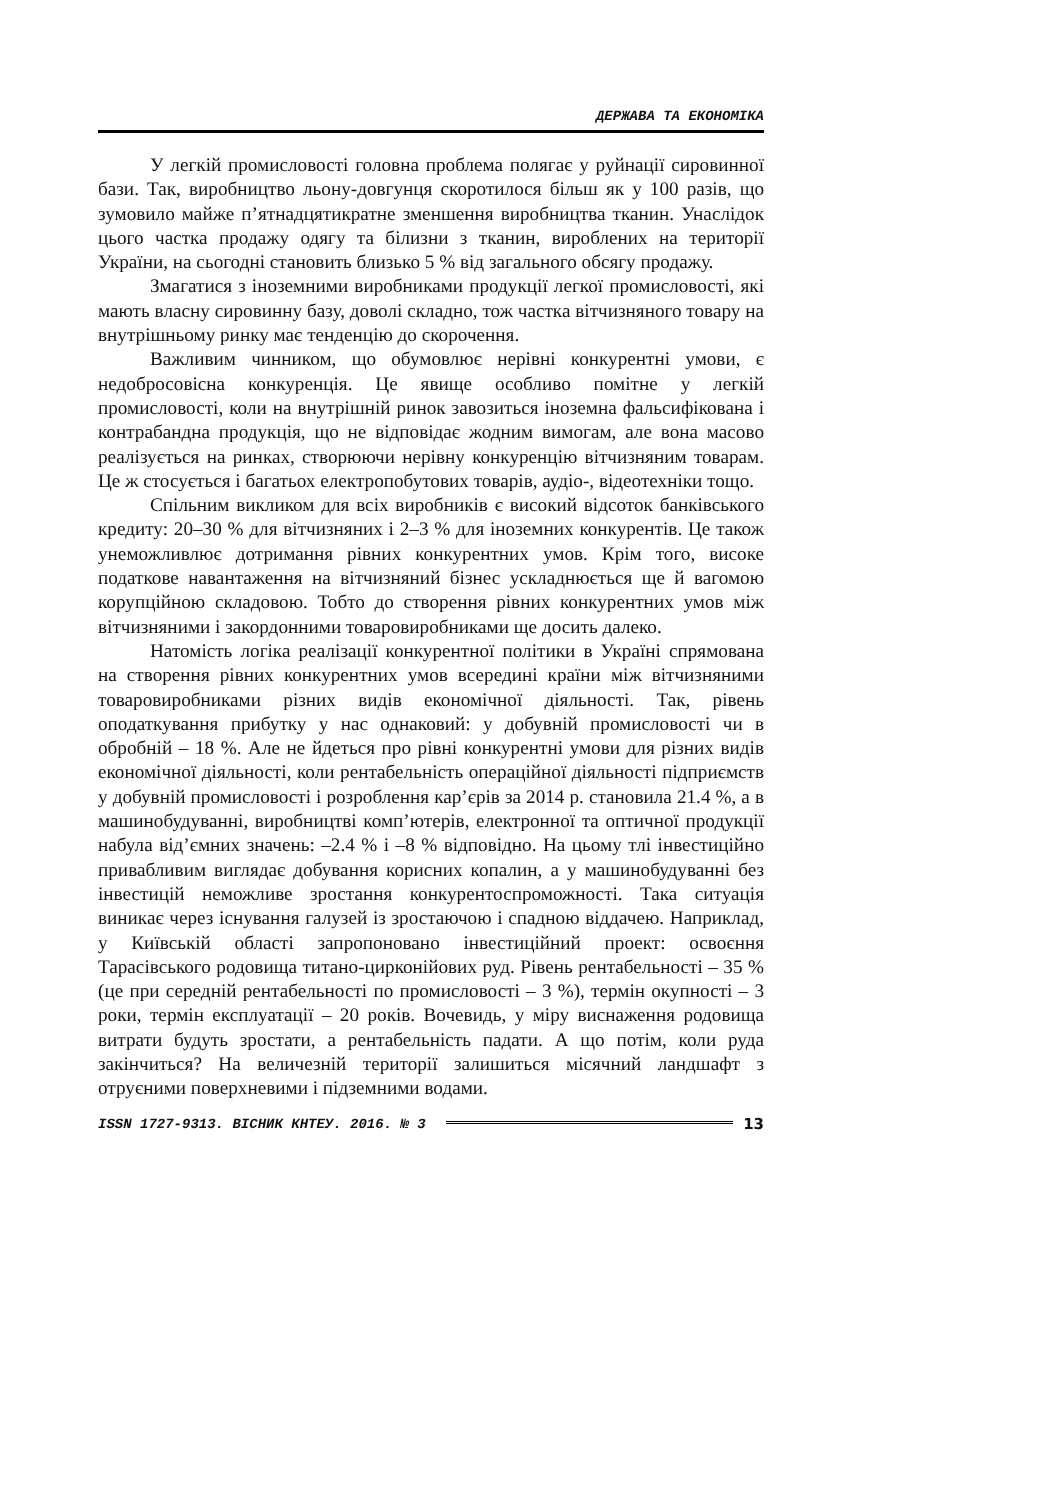ДЕРЖАВА ТА ЕКОНОМІКА
У легкій промисловості головна проблема полягає у руйнації сировинної бази. Так, виробництво льону-довгунця скоротилося більш як у 100 разів, що зумовило майже п’ятнадцятикратне зменшення виробництва тканин. Унаслідок цього частка продажу одягу та білизни з тканин, вироблених на території України, на сьогодні становить близько 5 % від загального обсягу продажу.
Змагатися з іноземними виробниками продукції легкої промисловості, які мають власну сировинну базу, доволі складно, тож частка вітчизняного товару на внутрішньому ринку має тенденцію до скорочення.
Важливим чинником, що обумовлює нерівні конкурентні умови, є недобросовісна конкуренція. Це явище особливо помітне у легкій промисловості, коли на внутрішній ринок завозиться іноземна фальсифікована і контрабандна продукція, що не відповідає жодним вимогам, але вона масово реалізується на ринках, створюючи нерівну конкуренцію вітчизняним товарам. Це ж стосується і багатьох електропобутових товарів, аудіо-, відеотехніки тощо.
Спільним викликом для всіх виробників є високий відсоток банківського кредиту: 20–30 % для вітчизняних і 2–3 % для іноземних конкурентів. Це також унеможливлює дотримання рівних конкурентних умов. Крім того, високе податкове навантаження на вітчизняний бізнес ускладнюється ще й вагомою корупційною складовою. Тобто до створення рівних конкурентних умов між вітчизняними і закордонними товаровиробниками ще досить далеко.
Натомість логіка реалізації конкурентної політики в Україні спрямована на створення рівних конкурентних умов всередині країни між вітчизняними товаровиробниками різних видів економічної діяльності. Так, рівень оподаткування прибутку у нас однаковий: у добувній промисловості чи в обробній – 18 %. Але не йдеться про рівні конкурентні умови для різних видів економічної діяльності, коли рентабельність операційної діяльності підприємств у добувній промисловості і розроблення кар’єрів за 2014 р. становила 21.4 %, а в машинобудуванні, виробництві комп’ютерів, електронної та оптичної продукції набула від’ємних значень: –2.4 % і –8 % відповідно. На цьому тлі інвестиційно привабливим виглядає добування корисних копалин, а у машинобудуванні без інвестицій неможливе зростання конкурентоспроможності. Така ситуація виникає через існування галузей із зростаючою і спадною віддачею. Наприклад, у Київській області запропоновано інвестиційний проект: освоєння Тарасівського родовища титано-цирконійових руд. Рівень рентабельності – 35 % (це при середній рентабельності по промисловості – 3 %), термін окупності – 3 роки, термін експлуатації – 20 років. Вочевидь, у міру виснаження родовища витрати будуть зростати, а рентабельність падати. А що потім, коли руда закінчиться? На величезній території залишиться місячний ландшафт з отруєними поверхневими і підземними водами.
ISSN 1727-9313. ВІСНИК КНТЕУ. 2016. № 3 13